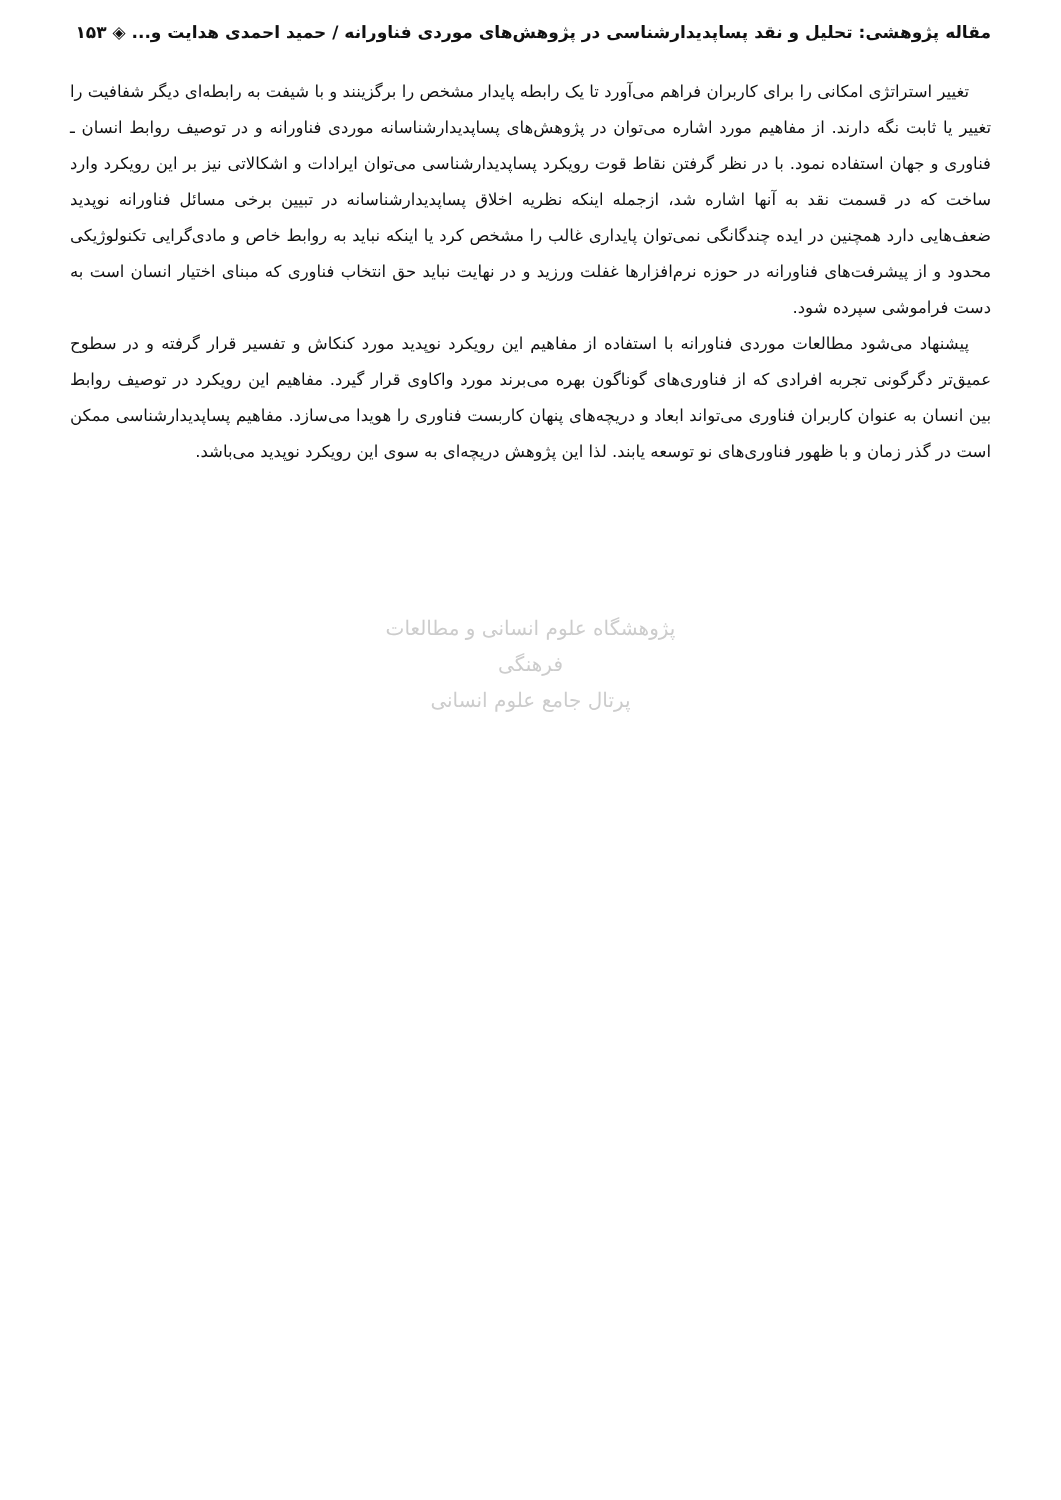مقاله پژوهشی: تحلیل و نقد پساپدیدارشناسی در پژوهش‌های موردی فناورانه / حمید احمدی هدایت و... ◈ ۱۵۳
تغییر استراتژی امکانی را برای کاربران فراهم می‌آورد تا یک رابطه پایدار مشخص را برگزینند و با شیفت به رابطه‌ای دیگر شفافیت را تغییر یا ثابت نگه دارند. از مفاهیم مورد اشاره می‌توان در پژوهش‌های پساپدیدارشناسانه موردی فناورانه و در توصیف روابط انسان ـ فناوری و جهان استفاده نمود. با در نظر گرفتن نقاط قوت رویکرد پساپدیدارشناسی می‌توان ایرادات و اشکالاتی نیز بر این رویکرد وارد ساخت که در قسمت نقد به آنها اشاره شد، ازجمله اینکه نظریه اخلاق پساپدیدارشناسانه در تبیین برخی مسائل فناورانه نوپدید ضعف‌هایی دارد همچنین در ایده چندگانگی نمی‌توان پایداری غالب را مشخص کرد یا اینکه نباید به روابط خاص و مادی‌گرایی تکنولوژیکی محدود و از پیشرفت‌های فناورانه در حوزه نرم‌افزارها غفلت ورزید و در نهایت نباید حق انتخاب فناوری که مبنای اختیار انسان است به دست فراموشی سپرده شود.
پیشنهاد می‌شود مطالعات موردی فناورانه با استفاده از مفاهیم این رویکرد نوپدید مورد کنکاش و تفسیر قرار گرفته و در سطوح عمیق‌تر دگرگونی تجربه افرادی که از فناوری‌های گوناگون بهره می‌برند مورد واکاوی قرار گیرد. مفاهیم این رویکرد در توصیف روابط بین انسان به عنوان کاربران فناوری می‌تواند ابعاد و دریچه‌های پنهان کاربست فناوری را هویدا می‌سازد. مفاهیم پساپدیدارشناسی ممکن است در گذر زمان و با ظهور فناوری‌های نو توسعه یابند. لذا این پژوهش دریچه‌ای به سوی این رویکرد نوپدید می‌باشد.
پژوهشگاه علوم انسانی و مطالعات فرهنگی
پرتال جامع علوم انسانی